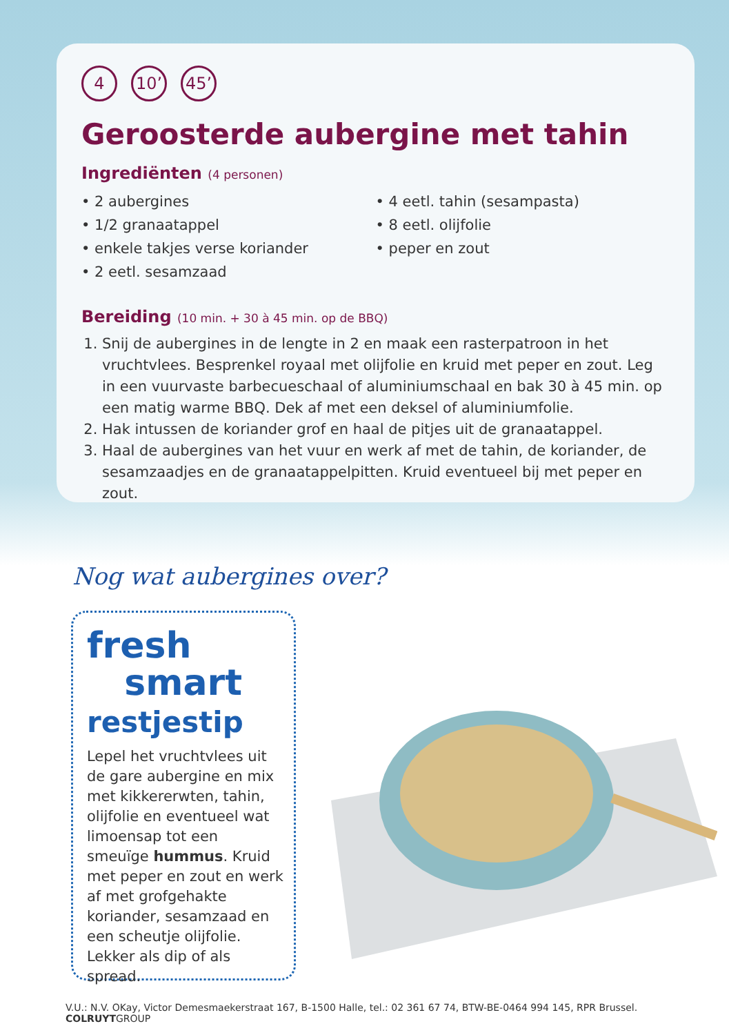4 10’ 45’
Geroosterde aubergine met tahin
Ingrediënten (4 personen)
• 2 aubergines
• 1/2 granaatappel
• enkele takjes verse koriander
• 2 eetl. sesamzaad
• 4 eetl. tahin (sesampasta)
• 8 eetl. olijfolie
• peper en zout
Bereiding (10 min. + 30 à 45 min. op de BBQ)
1. Snij de aubergines in de lengte in 2 en maak een rasterpatroon in het vruchtvlees. Besprenkel royaal met olijfolie en kruid met peper en zout. Leg in een vuurvaste barbecueschaal of aluminiumschaal en bak 30 à 45 min. op een matig warme BBQ. Dek af met een deksel of aluminiumfolie.
2. Hak intussen de koriander grof en haal de pitjes uit de granaatappel.
3. Haal de aubergines van het vuur en werk af met de tahin, de koriander, de sesamzaadjes en de granaatappelpitten. Kruid eventueel bij met peper en zout.
Nog wat aubergines over?
fresh
smart
restjestip
Lepel het vruchtvlees uit de gare aubergine en mix met kikkererwten, tahin, olijfolie en eventueel wat limoensap tot een smeuïge hummus. Kruid met peper en zout en werk af met grofgehakte koriander, sesamzaad en een scheutje olijfolie. Lekker als dip of als spread.
V.U.: N.V. OKay, Victor Demesmaekerstraat 167, B-1500 Halle, tel.: 02 361 67 74, BTW-BE-0464 994 145, RPR Brussel. COLRUYTGROUP